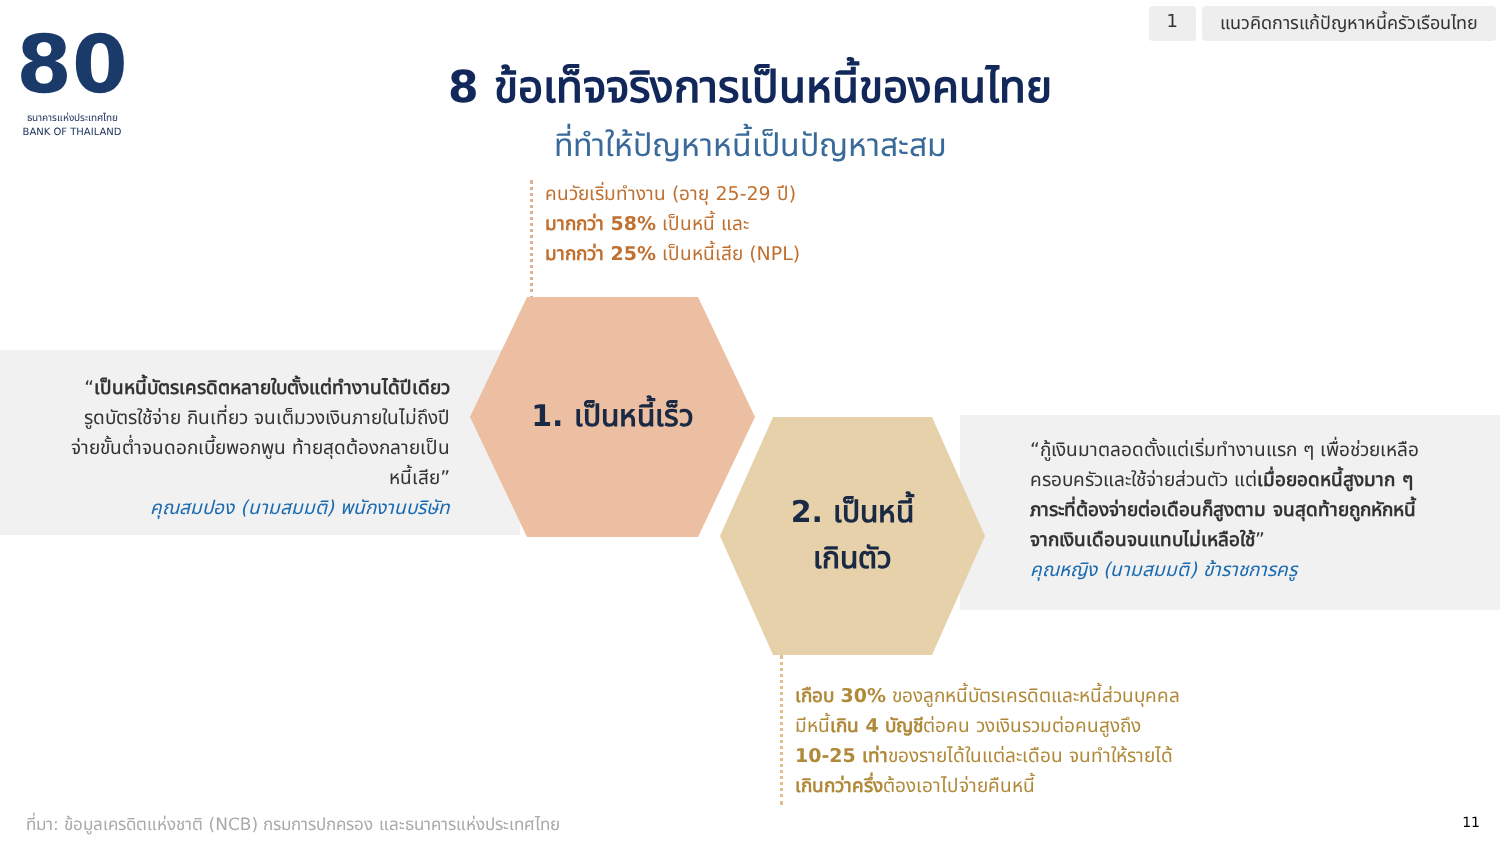80
ธนาคารแห่งประเทศไทย
BANK OF THAILAND
1 แนวคิดการแก้ปัญหาหนี้ครัวเรือนไทย
8 ข้อเท็จจริงการเป็นหนี้ของคนไทย
ที่ทำให้ปัญหาหนี้เป็นปัญหาสะสม
คนวัยเริ่มทำงาน (อายุ 25-29 ปี)
มากกว่า 58% เป็นหนี้ และ
มากกว่า 25% เป็นหนี้เสีย (NPL)
“เป็นหนี้บัตรเครดิตหลายใบตั้งแต่ทำงานได้ปีเดียว รูดบัตรใช้จ่าย กินเที่ยว จนเต็มวงเงินภายในไม่ถึงปี จ่ายขั้นต่ำจนดอกเบี้ยพอกพูน ท้ายสุดต้องกลายเป็นหนี้เสีย”
คุณสมปอง (นามสมมติ) พนักงานบริษัท
1. เป็นหนี้เร็ว
2. เป็นหนี้
เกินตัว
“กู้เงินมาตลอดตั้งแต่เริ่มทำงานแรก ๆ เพื่อช่วยเหลือครอบครัวและใช้จ่ายส่วนตัว แต่เมื่อยอดหนี้สูงมาก ๆ ภาระที่ต้องจ่ายต่อเดือนก็สูงตาม จนสุดท้ายถูกหักหนี้จากเงินเดือนจนแทบไม่เหลือใช้”
คุณหญิง (นามสมมติ) ข้าราชการครู
เกือบ 30% ของลูกหนี้บัตรเครดิตและหนี้ส่วนบุคคล
มีหนี้เกิน 4 บัญชีต่อคน วงเงินรวมต่อคนสูงถึง
10-25 เท่าของรายได้ในแต่ละเดือน จนทำให้รายได้
เกินกว่าครึ่งต้องเอาไปจ่ายคืนหนี้
ที่มา: ข้อมูลเครดิตแห่งชาติ (NCB) กรมการปกครอง และธนาคารแห่งประเทศไทย
11